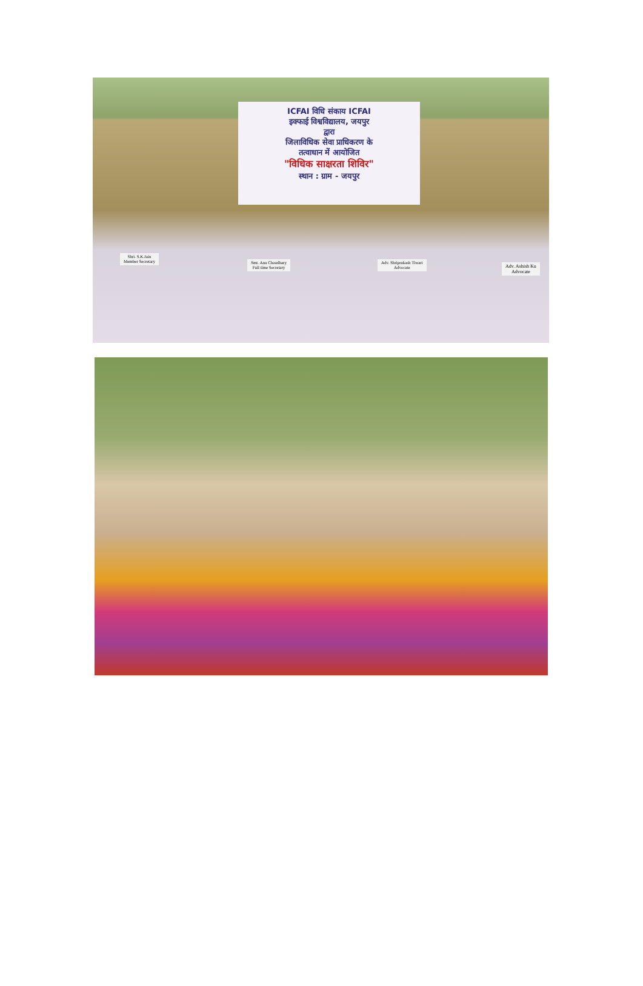ICFAI विधि संकाय ICFAI
इक्फाई विश्वविद्यालय, जयपुर
द्वारा
जिलाविधिक सेवा प्राधिकरण के
तत्वाधान में आयोजित
"विधिक साक्षरता शिविर"
स्थान : ग्राम - जयपुर
Shri. S.K.Jain
Member Secretary
Smt. Anu Chaudhary
Full time Secretary
Adv. Shriprakash Tiwari
Advocate
Adv. Ashish Ku
Advocate